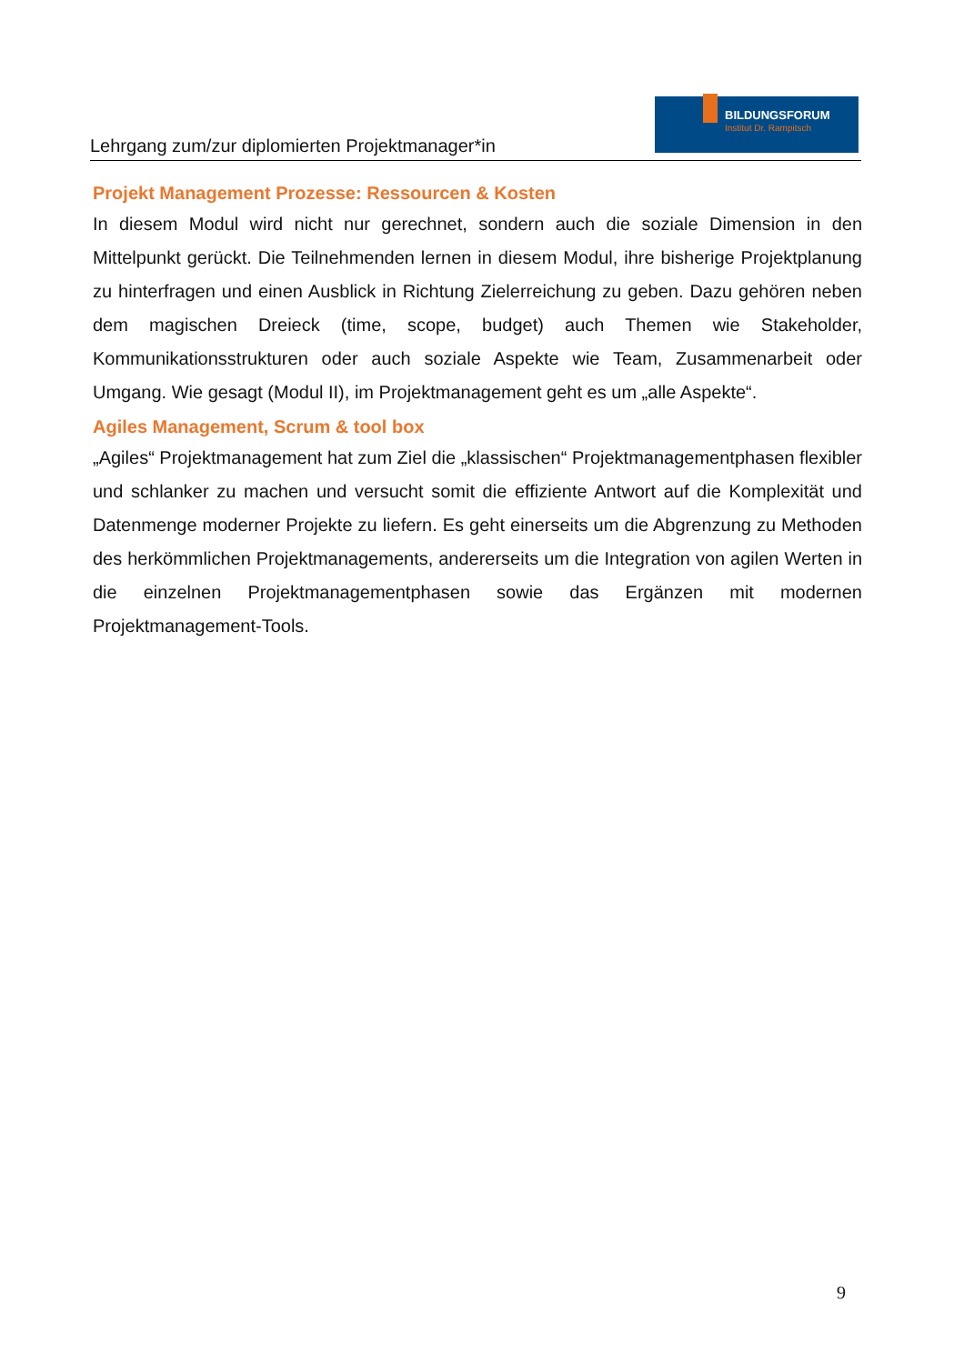Lehrgang zum/zur diplomierten Projektmanager*in
BILDUNGSFORUM
Institut Dr. Rampitsch
Projekt Management Prozesse: Ressourcen & Kosten
In diesem Modul wird nicht nur gerechnet, sondern auch die soziale Dimension in den Mittelpunkt gerückt. Die Teilnehmenden lernen in diesem Modul, ihre bisherige Projektplanung zu hinterfragen und einen Ausblick in Richtung Zielerreichung zu geben. Dazu gehören neben dem magischen Dreieck (time, scope, budget) auch Themen wie Stakeholder, Kommunikationsstrukturen oder auch soziale Aspekte wie Team, Zusammenarbeit oder Umgang. Wie gesagt (Modul II), im Projektmanagement geht es um „alle Aspekte“.
Agiles Management, Scrum & tool box
„Agiles“ Projektmanagement hat zum Ziel die „klassischen“ Projektmanagementphasen flexibler und schlanker zu machen und versucht somit die effiziente Antwort auf die Komplexität und Datenmenge moderner Projekte zu liefern. Es geht einerseits um die Abgrenzung zu Methoden des herkömmlichen Projektmanagements, andererseits um die Integration von agilen Werten in die einzelnen Projektmanagementphasen sowie das Ergänzen mit modernen Projektmanagement-Tools.
9